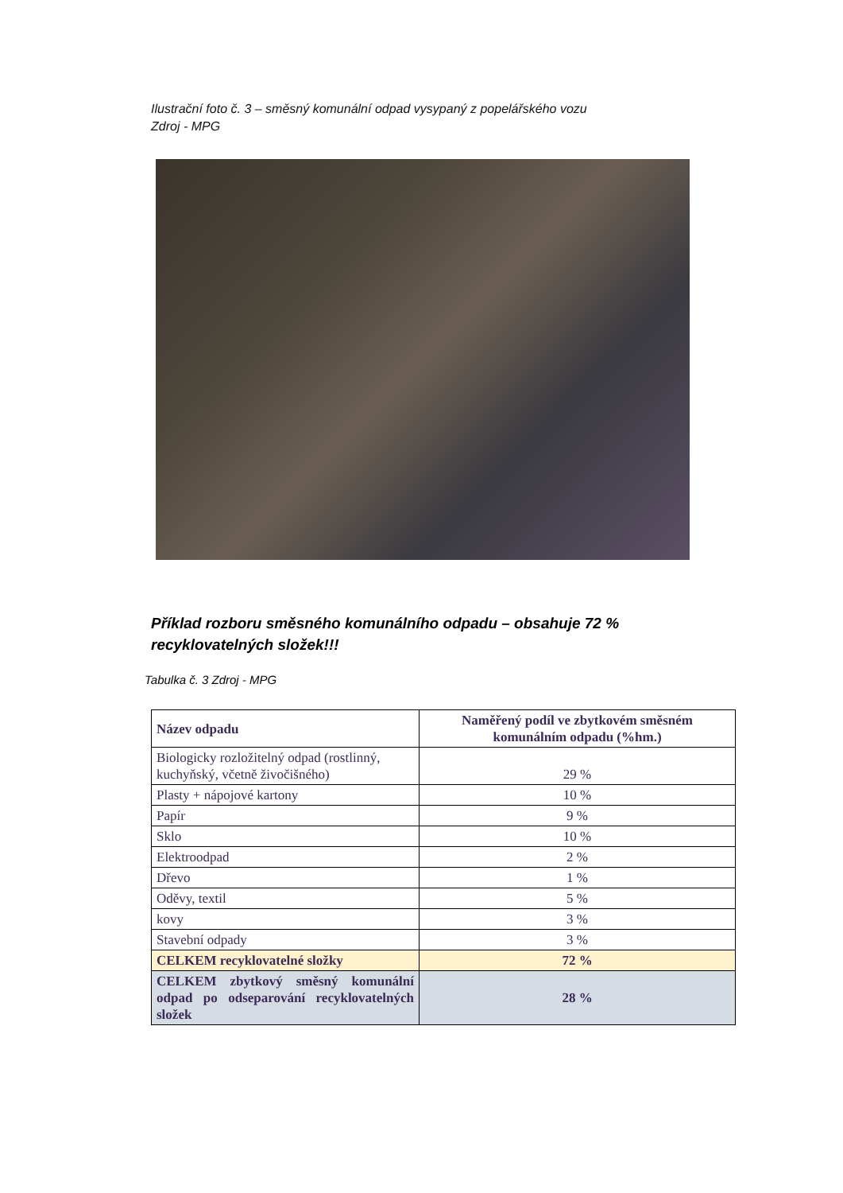Ilustrační foto č. 3 – směsný komunální odpad vysypaný z popelářského vozu
Zdroj - MPG
Příklad rozboru směsného komunálního odpadu – obsahuje 72 % recyklovatelných složek!!!
Tabulka č. 3 Zdroj - MPG
| Název odpadu | Naměřený podíl ve zbytkovém směsném komunálním odpadu (%hm.) |
| --- | --- |
| Biologicky rozložitelný odpad (rostlinný, kuchyňský, včetně živočišného) | 29 % |
| Plasty + nápojové kartony | 10 % |
| Papír | 9 % |
| Sklo | 10 % |
| Elektroodpad | 2 % |
| Dřevo | 1 % |
| Oděvy, textil | 5 % |
| kovy | 3 % |
| Stavební odpady | 3 % |
| CELKEM recyklovatelné složky | 72 % |
| CELKEM zbytkový směsný komunální odpad po odseparování recyklovatelných složek | 28 % |